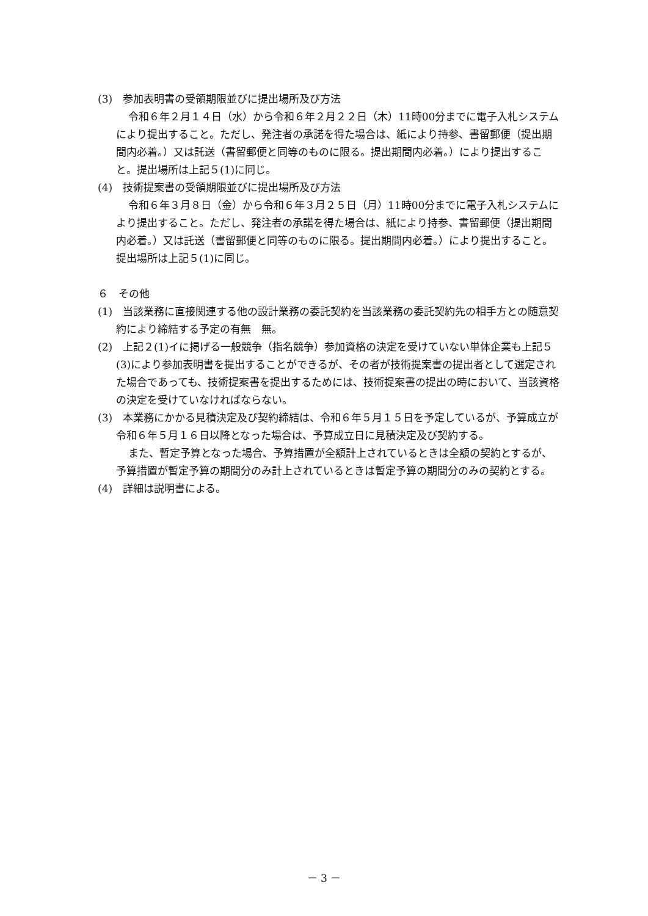(3)　参加表明書の受領期限並びに提出場所及び方法
令和６年２月１４日（水）から令和６年２月２２日（木）11時00分までに電子入札システムにより提出すること。ただし、発注者の承諾を得た場合は、紙により持参、書留郵便（提出期間内必着。）又は託送（書留郵便と同等のものに限る。提出期間内必着。）により提出すること。提出場所は上記５(1)に同じ。
(4)　技術提案書の受領期限並びに提出場所及び方法
令和６年３月８日（金）から令和６年３月２５日（月）11時00分までに電子入札システムにより提出すること。ただし、発注者の承諾を得た場合は、紙により持参、書留郵便（提出期間内必着。）又は託送（書留郵便と同等のものに限る。提出期間内必着。）により提出すること。提出場所は上記５(1)に同じ。
６　その他
(1)　当該業務に直接関連する他の設計業務の委託契約を当該業務の委託契約先の相手方との随意契約により締結する予定の有無　無。
(2)　上記２(1)イに掲げる一般競争（指名競争）参加資格の決定を受けていない単体企業も上記５(3)により参加表明書を提出することができるが、その者が技術提案書の提出者として選定された場合であっても、技術提案書を提出するためには、技術提案書の提出の時において、当該資格の決定を受けていなければならない。
(3)　本業務にかかる見積決定及び契約締結は、令和６年５月１５日を予定しているが、予算成立が令和６年５月１６日以降となった場合は、予算成立日に見積決定及び契約する。
また、暫定予算となった場合、予算措置が全額計上されているときは全額の契約とするが、予算措置が暫定予算の期間分のみ計上されているときは暫定予算の期間分のみの契約とする。
(4)　詳細は説明書による。
－ 3 －